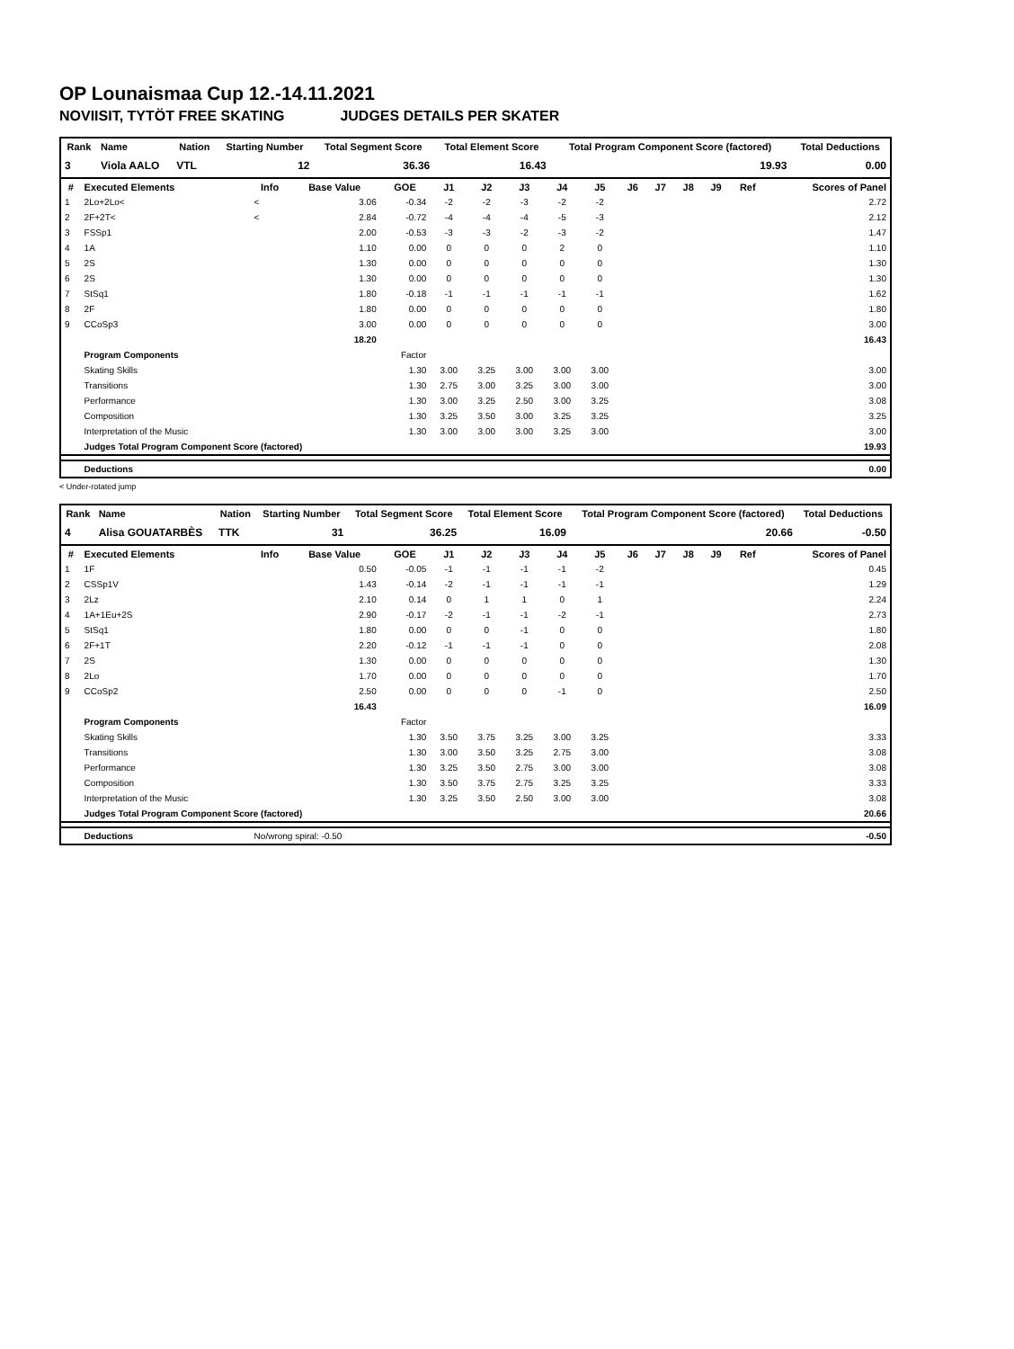OP Lounaismaa Cup 12.-14.11.2021
NOVIISIT, TYTÖT FREE SKATING JUDGES DETAILS PER SKATER
| Rank | Name | Nation | Starting Number | Total Segment Score | Total Element Score | Total Program Component Score (factored) | Total Deductions |
| --- | --- | --- | --- | --- | --- | --- | --- |
| 3 | Viola AALO | VTL | 12 | 36.36 | 16.43 | 19.93 | 0.00 |
| # | Executed Elements | Info | Base Value | GOE | J1 | J2 | J3 | J4 | J5 | J6 | J7 | J8 | J9 | Ref | Scores of Panel |
| --- | --- | --- | --- | --- | --- | --- | --- | --- | --- | --- | --- | --- | --- | --- | --- |
| 1 | 2Lo+2Lo< | < | 3.06 | -0.34 | -2 | -2 | -3 | -2 | -2 | | | | | | 2.72 |
| 2 | 2F+2T< | < | 2.84 | -0.72 | -4 | -4 | -4 | -5 | -3 | | | | | | 2.12 |
| 3 | FSSp1 | | 2.00 | -0.53 | -3 | -3 | -2 | -3 | -2 | | | | | | 1.47 |
| 4 | 1A | | 1.10 | 0.00 | 0 | 0 | 0 | 2 | 0 | | | | | | 1.10 |
| 5 | 2S | | 1.30 | 0.00 | 0 | 0 | 0 | 0 | 0 | | | | | | 1.30 |
| 6 | 2S | | 1.30 | 0.00 | 0 | 0 | 0 | 0 | 0 | | | | | | 1.30 |
| 7 | StSq1 | | 1.80 | -0.18 | -1 | -1 | -1 | -1 | -1 | | | | | | 1.62 |
| 8 | 2F | | 1.80 | 0.00 | 0 | 0 | 0 | 0 | 0 | | | | | | 1.80 |
| 9 | CCoSp3 | | 3.00 | 0.00 | 0 | 0 | 0 | 0 | 0 | | | | | | 3.00 |
| | | | 18.20 | | | | | | | | | | | | 16.43 |
| | Program Components | | | Factor | | | | | | | | | | | |
| | Skating Skills | | | 1.30 | 3.00 | 3.25 | 3.00 | 3.00 | 3.00 | | | | | | 3.00 |
| | Transitions | | | 1.30 | 2.75 | 3.00 | 3.25 | 3.00 | 3.00 | | | | | | 3.00 |
| | Performance | | | 1.30 | 3.00 | 3.25 | 2.50 | 3.00 | 3.25 | | | | | | 3.08 |
| | Composition | | | 1.30 | 3.25 | 3.50 | 3.00 | 3.25 | 3.25 | | | | | | 3.25 |
| | Interpretation of the Music | | | 1.30 | 3.00 | 3.00 | 3.00 | 3.25 | 3.00 | | | | | | 3.00 |
| | Judges Total Program Component Score (factored) | | | | | | | | | | | | | | 19.93 |
| | Deductions | | | | | | | | | | | | | | 0.00 |
< Under-rotated jump
| Rank | Name | Nation | Starting Number | Total Segment Score | Total Element Score | Total Program Component Score (factored) | Total Deductions |
| --- | --- | --- | --- | --- | --- | --- | --- |
| 4 | Alisa GOUATARBÈS | TTK | 31 | 36.25 | 16.09 | 20.66 | -0.50 |
| # | Executed Elements | Info | Base Value | GOE | J1 | J2 | J3 | J4 | J5 | J6 | J7 | J8 | J9 | Ref | Scores of Panel |
| --- | --- | --- | --- | --- | --- | --- | --- | --- | --- | --- | --- | --- | --- | --- | --- |
| 1 | 1F | | 0.50 | -0.05 | -1 | -1 | -1 | -1 | -2 | | | | | | 0.45 |
| 2 | CSSp1V | | 1.43 | -0.14 | -2 | -1 | -1 | -1 | -1 | | | | | | 1.29 |
| 3 | 2Lz | | 2.10 | 0.14 | 0 | 1 | 1 | 0 | 1 | | | | | | 2.24 |
| 4 | 1A+1Eu+2S | | 2.90 | -0.17 | -2 | -1 | -1 | -2 | -1 | | | | | | 2.73 |
| 5 | StSq1 | | 1.80 | 0.00 | 0 | 0 | -1 | 0 | 0 | | | | | | 1.80 |
| 6 | 2F+1T | | 2.20 | -0.12 | -1 | -1 | -1 | 0 | 0 | | | | | | 2.08 |
| 7 | 2S | | 1.30 | 0.00 | 0 | 0 | 0 | 0 | 0 | | | | | | 1.30 |
| 8 | 2Lo | | 1.70 | 0.00 | 0 | 0 | 0 | 0 | 0 | | | | | | 1.70 |
| 9 | CCoSp2 | | 2.50 | 0.00 | 0 | 0 | 0 | -1 | 0 | | | | | | 2.50 |
| | | | 16.43 | | | | | | | | | | | | 16.09 |
| | Program Components | | | Factor | | | | | | | | | | | |
| | Skating Skills | | | 1.30 | 3.50 | 3.75 | 3.25 | 3.00 | 3.25 | | | | | | 3.33 |
| | Transitions | | | 1.30 | 3.00 | 3.50 | 3.25 | 2.75 | 3.00 | | | | | | 3.08 |
| | Performance | | | 1.30 | 3.25 | 3.50 | 2.75 | 3.00 | 3.00 | | | | | | 3.08 |
| | Composition | | | 1.30 | 3.50 | 3.75 | 2.75 | 3.25 | 3.25 | | | | | | 3.33 |
| | Interpretation of the Music | | | 1.30 | 3.25 | 3.50 | 2.50 | 3.00 | 3.00 | | | | | | 3.08 |
| | Judges Total Program Component Score (factored) | | | | | | | | | | | | | | 20.66 |
| | Deductions | No/wrong spiral: -0.50 | | | | | | | | | | | | | -0.50 |